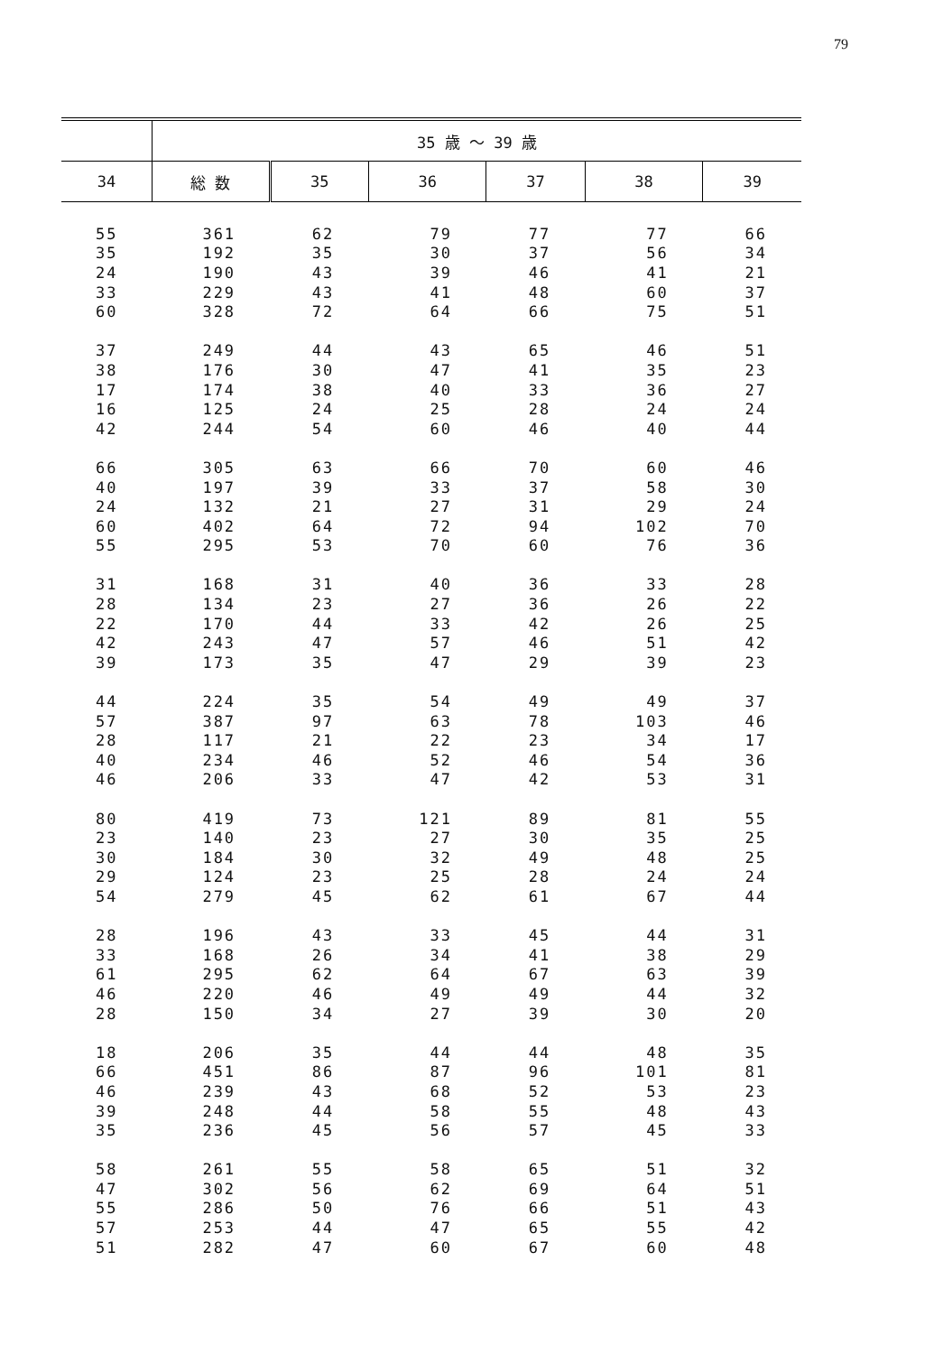79
| | 35 歳 ～ 39 歳 | | | | | |
| --- | --- | --- | --- | --- | --- | --- |
| 34 | 総 数 | 35 | 36 | 37 | 38 | 39 |
| 55 | 361 | 62 | 79 | 77 | 77 | 66 |
| 35 | 192 | 35 | 30 | 37 | 56 | 34 |
| 24 | 190 | 43 | 39 | 46 | 41 | 21 |
| 33 | 229 | 43 | 41 | 48 | 60 | 37 |
| 60 | 328 | 72 | 64 | 66 | 75 | 51 |
| 37 | 249 | 44 | 43 | 65 | 46 | 51 |
| 38 | 176 | 30 | 47 | 41 | 35 | 23 |
| 17 | 174 | 38 | 40 | 33 | 36 | 27 |
| 16 | 125 | 24 | 25 | 28 | 24 | 24 |
| 42 | 244 | 54 | 60 | 46 | 40 | 44 |
| 66 | 305 | 63 | 66 | 70 | 60 | 46 |
| 40 | 197 | 39 | 33 | 37 | 58 | 30 |
| 24 | 132 | 21 | 27 | 31 | 29 | 24 |
| 60 | 402 | 64 | 72 | 94 | 102 | 70 |
| 55 | 295 | 53 | 70 | 60 | 76 | 36 |
| 31 | 168 | 31 | 40 | 36 | 33 | 28 |
| 28 | 134 | 23 | 27 | 36 | 26 | 22 |
| 22 | 170 | 44 | 33 | 42 | 26 | 25 |
| 42 | 243 | 47 | 57 | 46 | 51 | 42 |
| 39 | 173 | 35 | 47 | 29 | 39 | 23 |
| 44 | 224 | 35 | 54 | 49 | 49 | 37 |
| 57 | 387 | 97 | 63 | 78 | 103 | 46 |
| 28 | 117 | 21 | 22 | 23 | 34 | 17 |
| 40 | 234 | 46 | 52 | 46 | 54 | 36 |
| 46 | 206 | 33 | 47 | 42 | 53 | 31 |
| 80 | 419 | 73 | 121 | 89 | 81 | 55 |
| 23 | 140 | 23 | 27 | 30 | 35 | 25 |
| 30 | 184 | 30 | 32 | 49 | 48 | 25 |
| 29 | 124 | 23 | 25 | 28 | 24 | 24 |
| 54 | 279 | 45 | 62 | 61 | 67 | 44 |
| 28 | 196 | 43 | 33 | 45 | 44 | 31 |
| 33 | 168 | 26 | 34 | 41 | 38 | 29 |
| 61 | 295 | 62 | 64 | 67 | 63 | 39 |
| 46 | 220 | 46 | 49 | 49 | 44 | 32 |
| 28 | 150 | 34 | 27 | 39 | 30 | 20 |
| 18 | 206 | 35 | 44 | 44 | 48 | 35 |
| 66 | 451 | 86 | 87 | 96 | 101 | 81 |
| 46 | 239 | 43 | 68 | 52 | 53 | 23 |
| 39 | 248 | 44 | 58 | 55 | 48 | 43 |
| 35 | 236 | 45 | 56 | 57 | 45 | 33 |
| 58 | 261 | 55 | 58 | 65 | 51 | 32 |
| 47 | 302 | 56 | 62 | 69 | 64 | 51 |
| 55 | 286 | 50 | 76 | 66 | 51 | 43 |
| 57 | 253 | 44 | 47 | 65 | 55 | 42 |
| 51 | 282 | 47 | 60 | 67 | 60 | 48 |